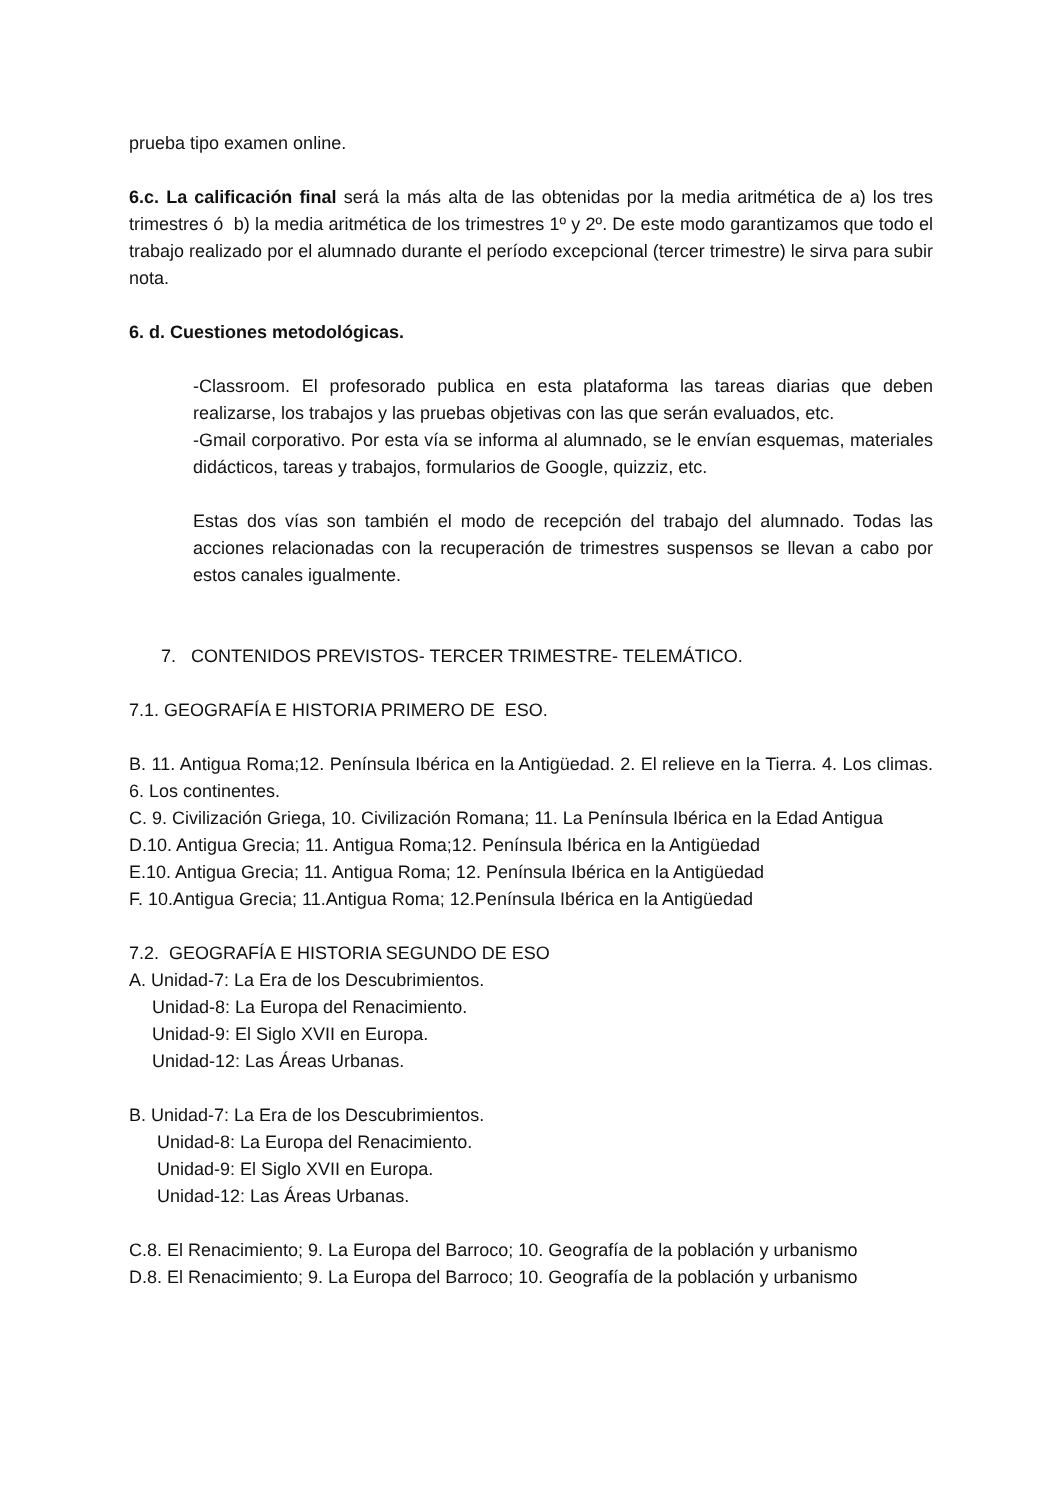prueba tipo examen online.
6.c. La calificación final será la más alta de las obtenidas por la media aritmética de a) los tres trimestres ó b) la media aritmética de los trimestres 1º y 2º. De este modo garantizamos que todo el trabajo realizado por el alumnado durante el período excepcional (tercer trimestre) le sirva para subir nota.
6. d. Cuestiones metodológicas.
-Classroom. El profesorado publica en esta plataforma las tareas diarias que deben realizarse, los trabajos y las pruebas objetivas con las que serán evaluados, etc.
-Gmail corporativo. Por esta vía se informa al alumnado, se le envían esquemas, materiales didácticos, tareas y trabajos, formularios de Google, quizziz, etc.
Estas dos vías son también el modo de recepción del trabajo del alumnado. Todas las acciones relacionadas con la recuperación de trimestres suspensos se llevan a cabo por estos canales igualmente.
7. CONTENIDOS PREVISTOS- TERCER TRIMESTRE- TELEMÁTICO.
7.1. GEOGRAFÍA E HISTORIA PRIMERO DE ESO.
B. 11. Antigua Roma;12. Península Ibérica en la Antigüedad. 2. El relieve en la Tierra. 4. Los climas. 6. Los continentes.
C. 9. Civilización Griega, 10. Civilización Romana; 11. La Península Ibérica en la Edad Antigua
D.10. Antigua Grecia; 11. Antigua Roma;12. Península Ibérica en la Antigüedad
E.10. Antigua Grecia; 11. Antigua Roma; 12. Península Ibérica en la Antigüedad
F. 10.Antigua Grecia; 11.Antigua Roma; 12.Península Ibérica en la Antigüedad
7.2. GEOGRAFÍA E HISTORIA SEGUNDO DE ESO
A. Unidad-7: La Era de los Descubrimientos.
Unidad-8: La Europa del Renacimiento.
Unidad-9: El Siglo XVII en Europa.
Unidad-12: Las Áreas Urbanas.
B. Unidad-7: La Era de los Descubrimientos.
Unidad-8: La Europa del Renacimiento.
Unidad-9: El Siglo XVII en Europa.
Unidad-12: Las Áreas Urbanas.
C.8. El Renacimiento; 9. La Europa del Barroco; 10. Geografía de la población y urbanismo
D.8. El Renacimiento; 9. La Europa del Barroco; 10. Geografía de la población y urbanismo